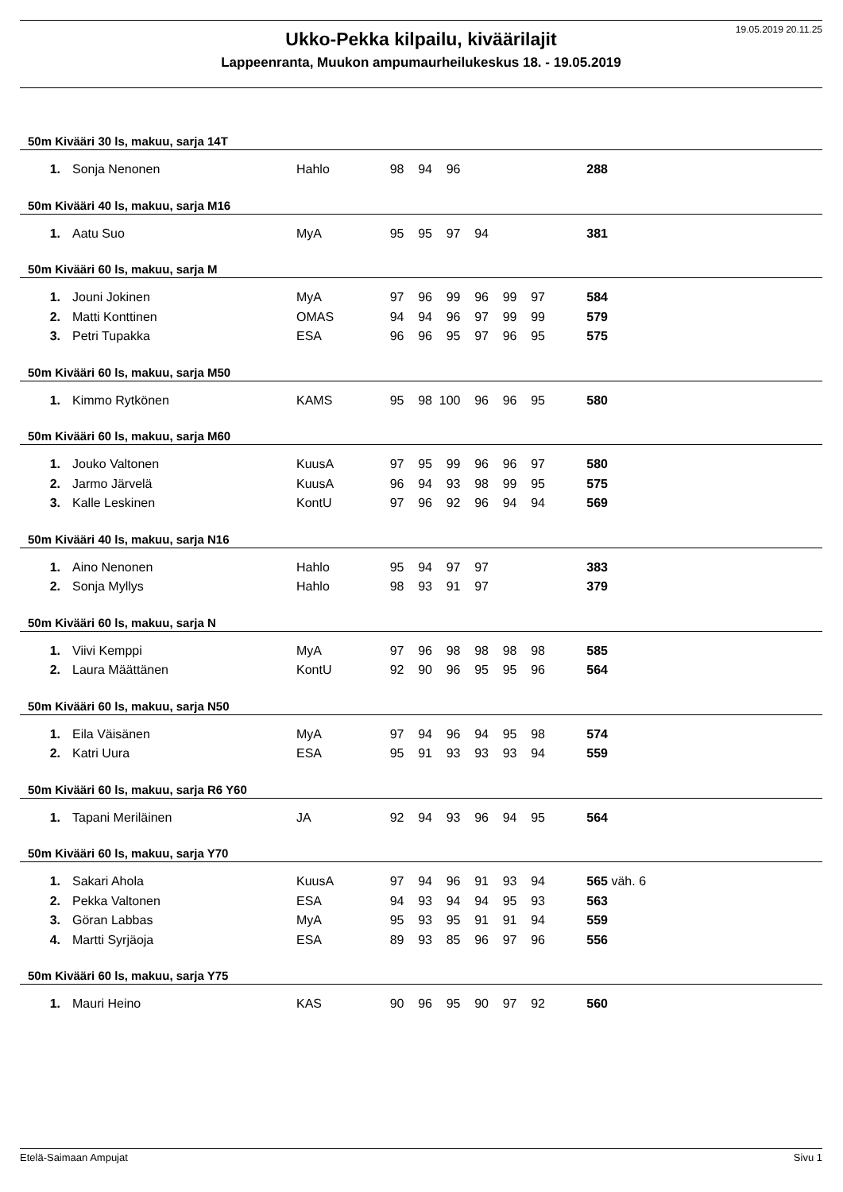19.05.2019 20.11.25
Ukko-Pekka kilpailu, kiväärilajit
Lappeenranta, Muukon ampumaurheilukeskus 18. - 19.05.2019
50m Kivääri 30 ls, makuu, sarja 14T
| 1. | Sonja Nenonen | Hahlo | 98 | 94 | 96 | | | | 288 |
50m Kivääri 40 ls, makuu, sarja M16
| 1. | Aatu Suo | MyA | 95 | 95 | 97 | 94 | | | 381 |
50m Kivääri 60 ls, makuu, sarja M
| 1. | Jouni Jokinen | MyA | 97 | 96 | 99 | 96 | 99 | 97 | 584 |
| 2. | Matti Konttinen | OMAS | 94 | 94 | 96 | 97 | 99 | 99 | 579 |
| 3. | Petri Tupakka | ESA | 96 | 96 | 95 | 97 | 96 | 95 | 575 |
50m Kivääri 60 ls, makuu, sarja M50
| 1. | Kimmo Rytkönen | KAMS | 95 | 98 | 100 | 96 | 96 | 95 | 580 |
50m Kivääri 60 ls, makuu, sarja M60
| 1. | Jouko Valtonen | KuusA | 97 | 95 | 99 | 96 | 96 | 97 | 580 |
| 2. | Jarmo Järvelä | KuusA | 96 | 94 | 93 | 98 | 99 | 95 | 575 |
| 3. | Kalle Leskinen | KontU | 97 | 96 | 92 | 96 | 94 | 94 | 569 |
50m Kivääri 40 ls, makuu, sarja N16
| 1. | Aino Nenonen | Hahlo | 95 | 94 | 97 | 97 | | | 383 |
| 2. | Sonja Myllys | Hahlo | 98 | 93 | 91 | 97 | | | 379 |
50m Kivääri 60 ls, makuu, sarja N
| 1. | Viivi Kemppi | MyA | 97 | 96 | 98 | 98 | 98 | 98 | 585 |
| 2. | Laura Määttänen | KontU | 92 | 90 | 96 | 95 | 95 | 96 | 564 |
50m Kivääri 60 ls, makuu, sarja N50
| 1. | Eila Väisänen | MyA | 97 | 94 | 96 | 94 | 95 | 98 | 574 |
| 2. | Katri Uura | ESA | 95 | 91 | 93 | 93 | 93 | 94 | 559 |
50m Kivääri 60 ls, makuu, sarja R6 Y60
| 1. | Tapani Meriläinen | JA | 92 | 94 | 93 | 96 | 94 | 95 | 564 |
50m Kivääri 60 ls, makuu, sarja Y70
| 1. | Sakari Ahola | KuusA | 97 | 94 | 96 | 91 | 93 | 94 | 565 | väh. 6 |
| 2. | Pekka Valtonen | ESA | 94 | 93 | 94 | 94 | 95 | 93 | 563 | |
| 3. | Göran Labbas | MyA | 95 | 93 | 95 | 91 | 91 | 94 | 559 | |
| 4. | Martti Syrjäoja | ESA | 89 | 93 | 85 | 96 | 97 | 96 | 556 | |
50m Kivääri 60 ls, makuu, sarja Y75
| 1. | Mauri Heino | KAS | 90 | 96 | 95 | 90 | 97 | 92 | 560 |
Etelä-Saimaan Ampujat Sivu 1